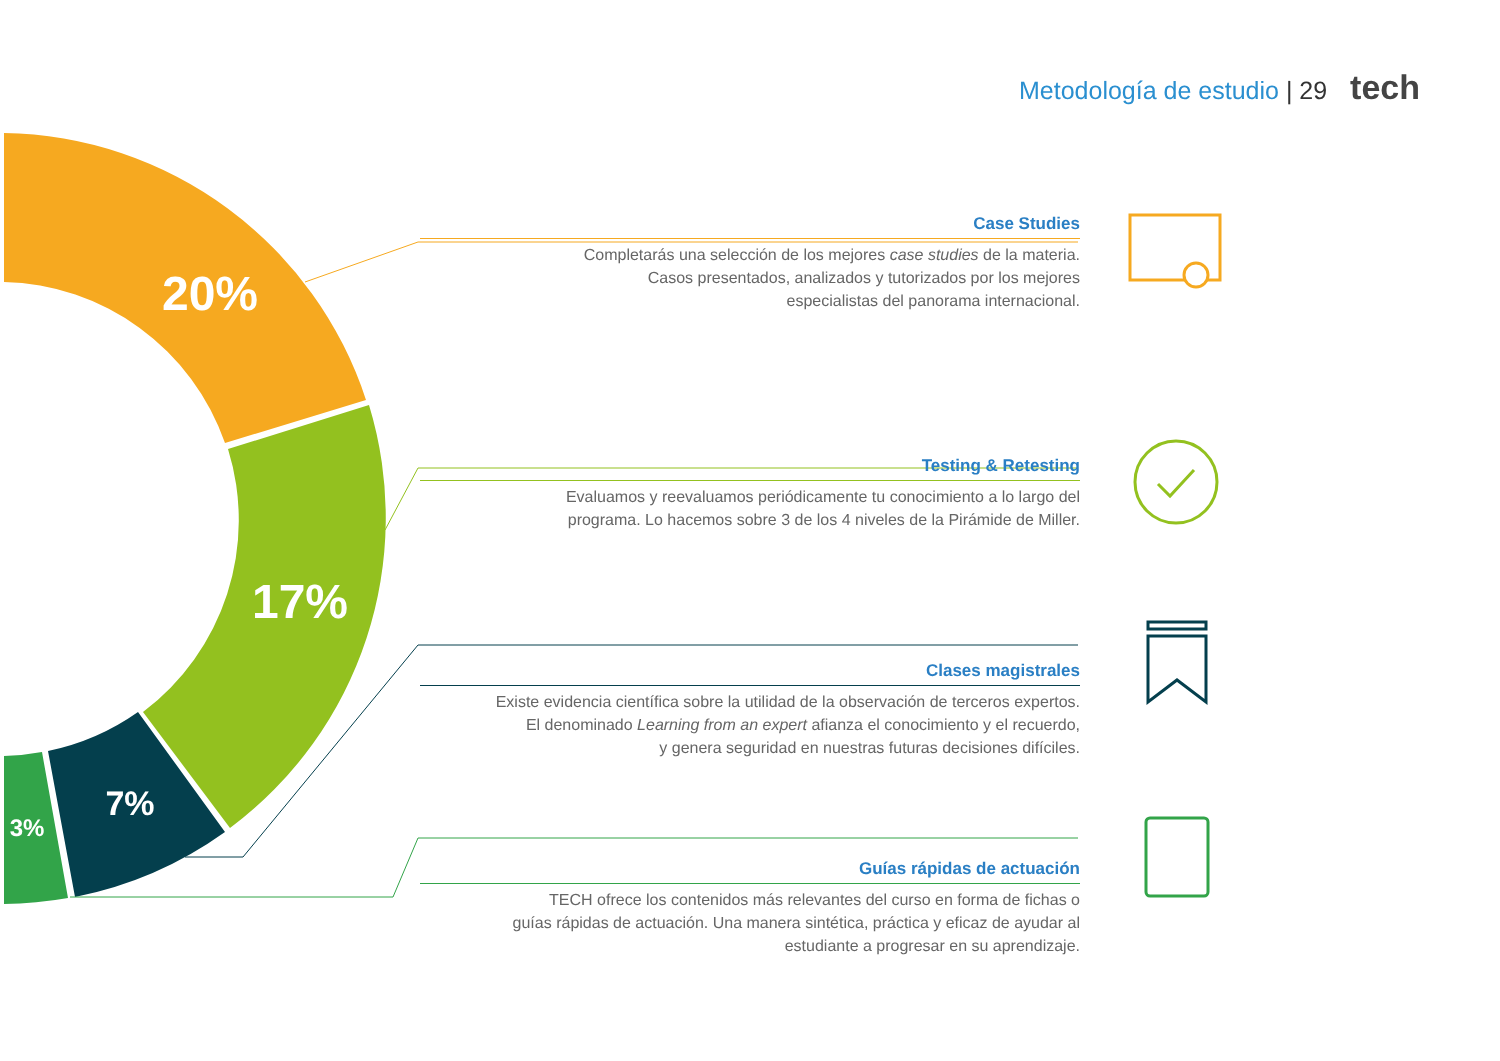20%
17%
7%
3%
Metodología de estudio | 29 tech
Case Studies
Completarás una selección de los mejores case studies de la materia.
Casos presentados, analizados y tutorizados por los mejores
especialistas del panorama internacional.
Testing & Retesting
Evaluamos y reevaluamos periódicamente tu conocimiento a lo largo del
programa. Lo hacemos sobre 3 de los 4 niveles de la Pirámide de Miller.
Clases magistrales
Existe evidencia científica sobre la utilidad de la observación de terceros expertos.
El denominado Learning from an expert afianza el conocimiento y el recuerdo,
y genera seguridad en nuestras futuras decisiones difíciles.
Guías rápidas de actuación
TECH ofrece los contenidos más relevantes del curso en forma de fichas o
guías rápidas de actuación. Una manera sintética, práctica y eficaz de ayudar al
estudiante a progresar en su aprendizaje.